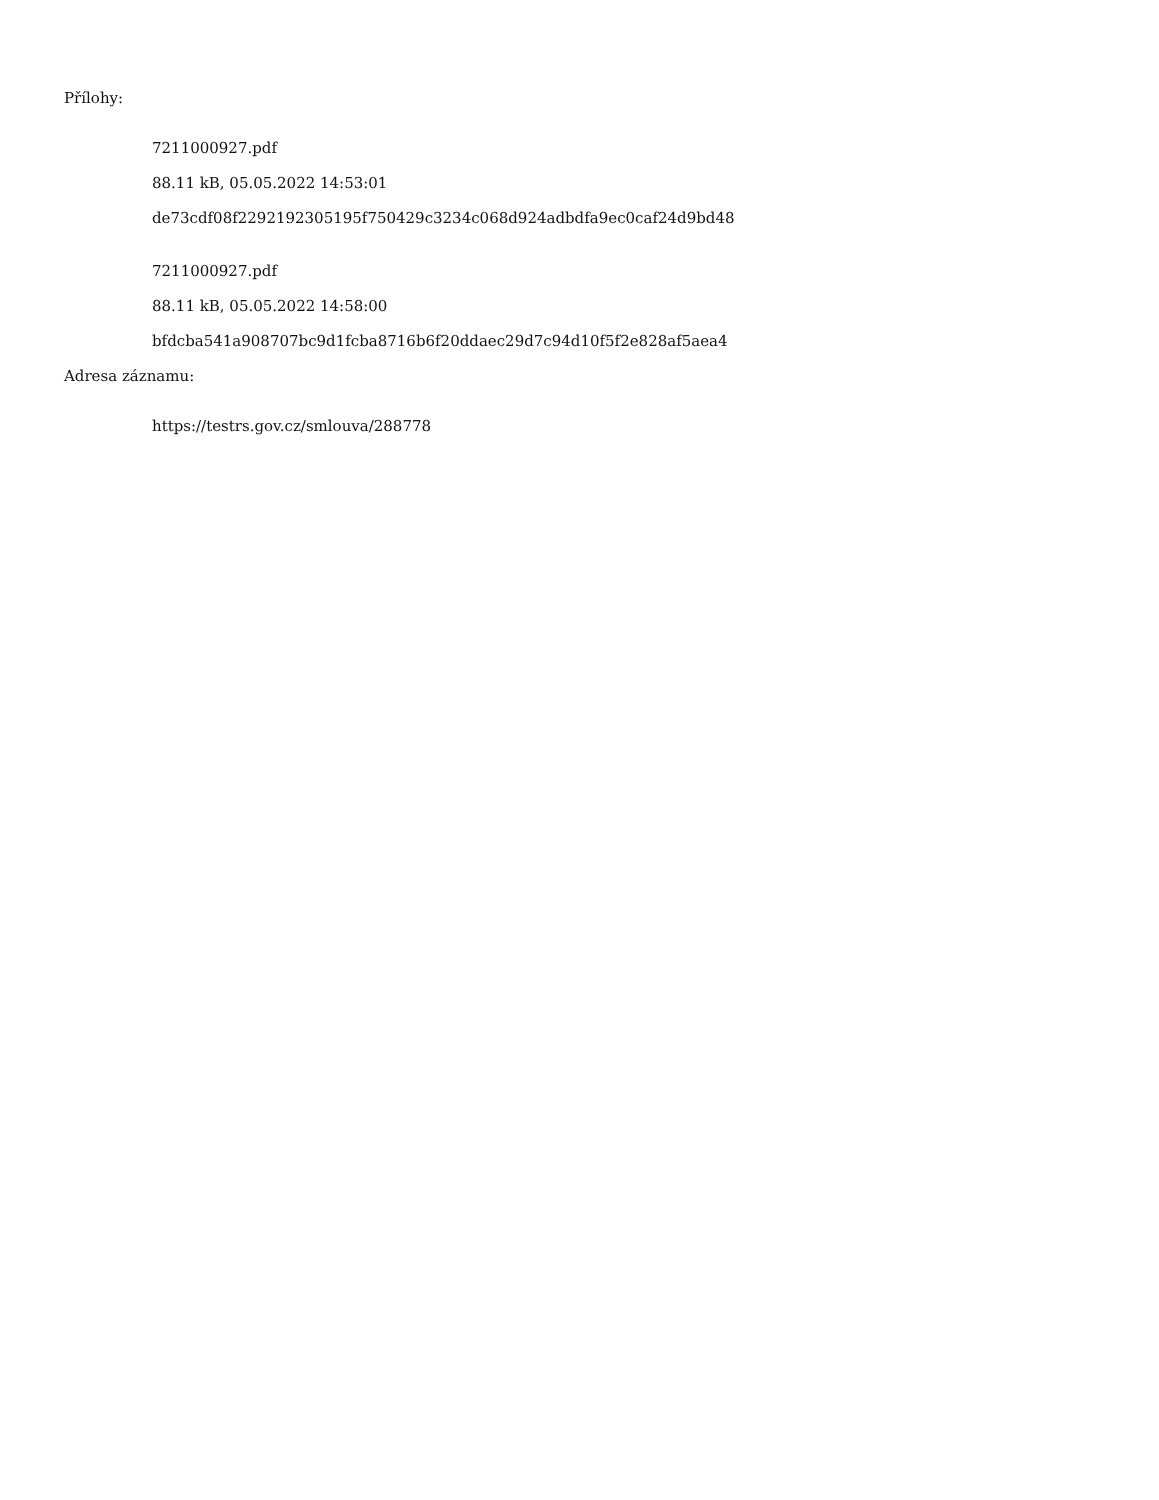Přílohy:
7211000927.pdf
88.11 kB, 05.05.2022 14:53:01
de73cdf08f2292192305195f750429c3234c068d924adbdfa9ec0caf24d9bd48
7211000927.pdf
88.11 kB, 05.05.2022 14:58:00
bfdcba541a908707bc9d1fcba8716b6f20ddaec29d7c94d10f5f2e828af5aea4
Adresa záznamu:
https://testrs.gov.cz/smlouva/288778